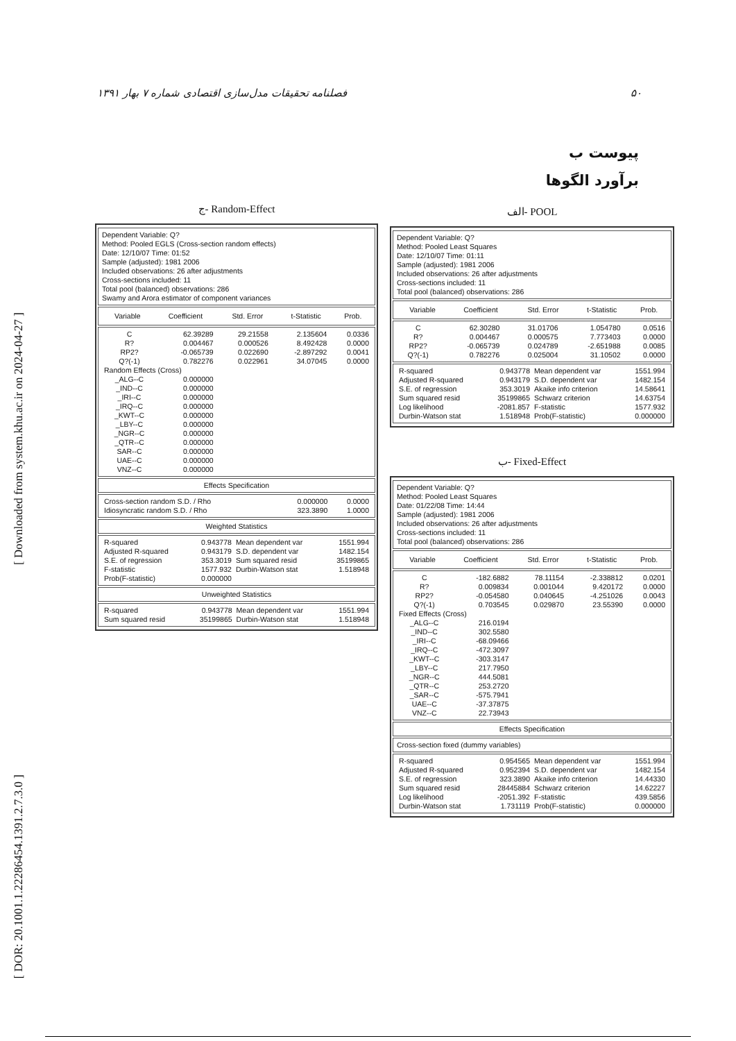[ Downloaded from system.khu.ac.ir on 2024-04-27 ]
[ DOR: 20.1001.1.22286454.1391.2.7.3.0 ]
۵۰ فصلنامه تحقیقات مدل‌سازی اقتصادی شماره ۷ بهار ۱۳۹۱
پیوست ب
برآورد الگوها
الف- POOL
Dependent Variable: Q?
Method: Pooled Least Squares
Date: 12/10/07 Time: 01:11
Sample (adjusted): 1981 2006
Included observations: 26 after adjustments
Cross-sections included: 11
Total pool (balanced) observations: 286
| Variable | Coefficient | Std. Error | t-Statistic | Prob. |
| --- | --- | --- | --- | --- |
| C | 62.30280 | 31.01706 | 1.054780 | 0.0516 |
| R? | 0.004467 | 0.000575 | 7.773403 | 0.0000 |
| RP2? | -0.065739 | 0.024789 | -2.651988 | 0.0085 |
| Q?(-1) | 0.782276 | 0.025004 | 31.10502 | 0.0000 |
| R-squared | 0.943778 | Mean dependent var | 1551.994 |
| Adjusted R-squared | 0.943179 | S.D. dependent var | 1482.154 |
| S.E. of regression | 353.3019 | Akaike info criterion | 14.58641 |
| Sum squared resid | 35199865 | Schwarz criterion | 14.63754 |
| Log likelihood | -2081.857 | F-statistic | 1577.932 |
| Durbin-Watson stat | 1.518948 | Prob(F-statistic) | 0.000000 |
ب- Fixed-Effect
Dependent Variable: Q?
Method: Pooled Least Squares
Date: 01/22/08 Time: 14:44
Sample (adjusted): 1981 2006
Included observations: 26 after adjustments
Cross-sections included: 11
Total pool (balanced) observations: 286
| Variable | Coefficient | Std. Error | t-Statistic | Prob. |
| --- | --- | --- | --- | --- |
| C | -182.6882 | 78.11154 | -2.338812 | 0.0201 |
| R? | 0.009834 | 0.001044 | 9.420172 | 0.0000 |
| RP2? | -0.054580 | 0.040645 | -4.251026 | 0.0043 |
| Q?(-1) | 0.703545 | 0.029870 | 23.55390 | 0.0000 |
| Fixed Effects (Cross) | | | | |
| _ALG--C | 216.0194 | | | |
| _IND--C | 302.5580 | | | |
| _IRI--C | -68.09466 | | | |
| _IRQ--C | -472.3097 | | | |
| _KWT--C | -303.3147 | | | |
| _LBY--C | 217.7950 | | | |
| _NGR--C | 444.5081 | | | |
| _QTR--C | 253.2720 | | | |
| _SAR--C | -575.7941 | | | |
| UAE--C | -37.37875 | | | |
| VNZ--C | 22.73943 | | | |
Effects Specification
Cross-section fixed (dummy variables)
| R-squared | 0.954565 | Mean dependent var | 1551.994 |
| Adjusted R-squared | 0.952394 | S.D. dependent var | 1482.154 |
| S.E. of regression | 323.3890 | Akaike info criterion | 14.44330 |
| Sum squared resid | 28445884 | Schwarz criterion | 14.62227 |
| Log likelihood | -2051.392 | F-statistic | 439.5856 |
| Durbin-Watson stat | 1.731119 | Prob(F-statistic) | 0.000000 |
ج- Random-Effect
Dependent Variable: Q?
Method: Pooled EGLS (Cross-section random effects)
Date: 12/10/07 Time: 01:52
Sample (adjusted): 1981 2006
Included observations: 26 after adjustments
Cross-sections included: 11
Total pool (balanced) observations: 286
Swamy and Arora estimator of component variances
| Variable | Coefficient | Std. Error | t-Statistic | Prob. |
| --- | --- | --- | --- | --- |
| C | 62.39289 | 29.21558 | 2.135604 | 0.0336 |
| R? | 0.004467 | 0.000526 | 8.492428 | 0.0000 |
| RP2? | -0.065739 | 0.022690 | -2.897292 | 0.0041 |
| Q?(-1) | 0.782276 | 0.022961 | 34.07045 | 0.0000 |
| Random Effects (Cross) | | | | |
| _ALG--C | 0.000000 | | | |
| _IND--C | 0.000000 | | | |
| _IRI--C | 0.000000 | | | |
| _IRQ--C | 0.000000 | | | |
| _KWT--C | 0.000000 | | | |
| _LBY--C | 0.000000 | | | |
| _NGR--C | 0.000000 | | | |
| _QTR--C | 0.000000 | | | |
| SAR--C | 0.000000 | | | |
| UAE--C | 0.000000 | | | |
| VNZ--C | 0.000000 | | | |
Effects Specification
| Cross-section random S.D. / Rho | 0.000000 | 0.0000 |
| Idiosyncratic random S.D. / Rho | 323.3890 | 1.0000 |
Weighted Statistics
| R-squared | 0.943778 | Mean dependent var | 1551.994 |
| Adjusted R-squared | 0.943179 | S.D. dependent var | 1482.154 |
| S.E. of regression | 353.3019 | Sum squared resid | 35199865 |
| F-statistic | 1577.932 | Durbin-Watson stat | 1.518948 |
| Prob(F-statistic) | 0.000000 | | |
Unweighted Statistics
| R-squared | 0.943778 | Mean dependent var | 1551.994 |
| Sum squared resid | 35199865 | Durbin-Watson stat | 1.518948 |